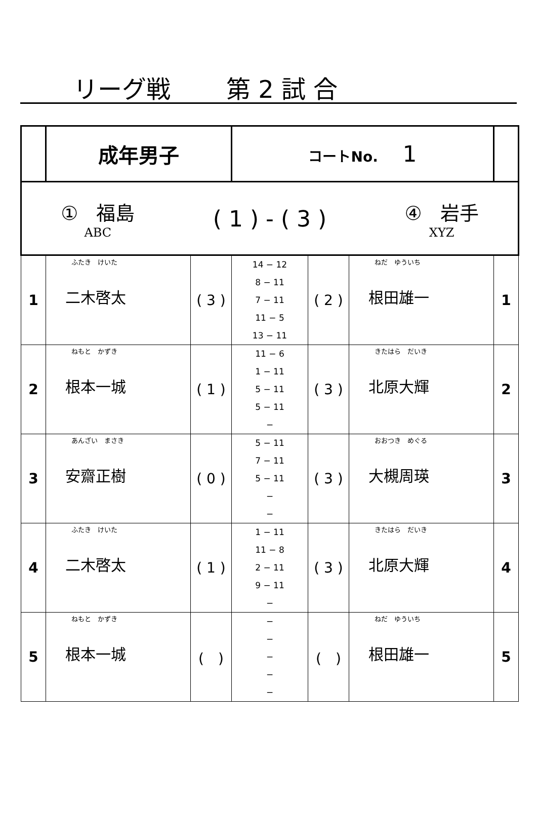リーグ戦 第 2 試 合
| | 成年男子 | | コートNo. 1 | | | |
| ① 福島 ABC ( 1 ) - ( 3 ) ④ 岩手 XYZ | | | | | | |
| 1 | ふたき けいた 二木啓太 | ( 3 ) | 14 − 12 8 − 11 7 − 11 11 − 5 13 − 11 | ( 2 ) | ねだ ゆういち 根田雄一 | 1 |
| 2 | ねもと かずき 根本一城 | ( 1 ) | 11 − 6 1 − 11 5 − 11 5 − 11 − | ( 3 ) | きたはら だいき 北原大輝 | 2 |
| 3 | あんざい まさき 安齋正樹 | ( 0 ) | 5 − 11 7 − 11 5 − 11 − − | ( 3 ) | おおつき めぐる 大槻周瑛 | 3 |
| 4 | ふたき けいた 二木啓太 | ( 1 ) | 1 − 11 11 − 8 2 − 11 9 − 11 − | ( 3 ) | きたはら だいき 北原大輝 | 4 |
| 5 | ねもと かずき 根本一城 | ( ) | − − − − − | ( ) | ねだ ゆういち 根田雄一 | 5 |